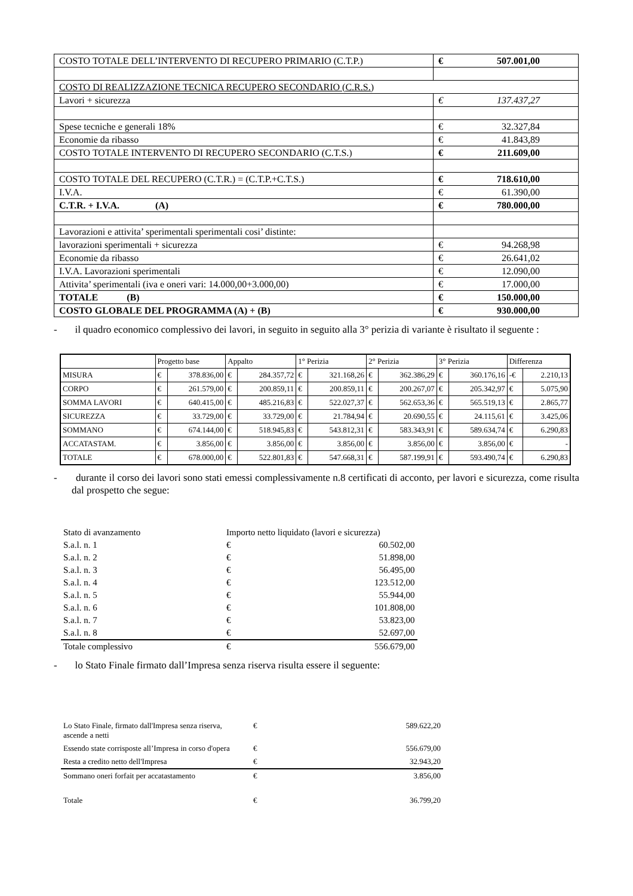| COSTO TOTALE DELL’INTERVENTO DI RECUPERO PRIMARIO (C.T.P.) | € 507.001,00 |
| COSTO DI REALIZZAZIONE TECNICA RECUPERO SECONDARIO (C.R.S.) | |
| Lavori + sicurezza | € 137.437,27 |
| Spese tecniche e generali 18% | € 32.327,84 |
| Economie da ribasso | € 41.843,89 |
| COSTO TOTALE INTERVENTO DI RECUPERO SECONDARIO (C.T.S.) | € 211.609,00 |
| COSTO TOTALE DEL RECUPERO (C.T.R.) = (C.T.P.+C.T.S.) | € 718.610,00 |
| I.V.A. | € 61.390,00 |
| C.T.R. + I.V.A. (A) | € 780.000,00 |
| Lavorazioni e attivita’ sperimentali sperimentali cosi’ distinte: | |
| lavorazioni sperimentali + sicurezza | € 94.268,98 |
| Economie da ribasso | € 26.641,02 |
| I.V.A. Lavorazioni sperimentali | € 12.090,00 |
| Attivita’ sperimentali (iva e oneri vari: 14.000,00+3.000,00) | € 17.000,00 |
| TOTALE (B) | € 150.000,00 |
| COSTO GLOBALE DEL PROGRAMMA (A) + (B) | € 930.000,00 |
- il quadro economico complessivo dei lavori, in seguito in seguito alla 3° perizia di variante è risultato il seguente :
| | Progetto base | | Appalto | | 1° Perizia | | 2° Perizia | | 3° Perizia | | Differenza | |
| --- | --- | --- | --- | --- | --- | --- | --- | --- | --- | --- | --- | --- |
| MISURA | € | 378.836,00 | € | 284.357,72 | € | 321.168,26 | € | 362.386,29 | € | 360.176,16 | -€ | 2.210,13 |
| CORPO | € | 261.579,00 | € | 200.859,11 | € | 200.859,11 | € | 200.267,07 | € | 205.342,97 | € | 5.075,90 |
| SOMMA LAVORI | € | 640.415,00 | € | 485.216,83 | € | 522.027,37 | € | 562.653,36 | € | 565.519,13 | € | 2.865,77 |
| SICUREZZA | € | 33.729,00 | € | 33.729,00 | € | 21.784,94 | € | 20.690,55 | € | 24.115,61 | € | 3.425,06 |
| SOMMANO | € | 674.144,00 | € | 518.945,83 | € | 543.812,31 | € | 583.343,91 | € | 589.634,74 | € | 6.290,83 |
| ACCATASTAM. | € | 3.856,00 | € | 3.856,00 | € | 3.856,00 | € | 3.856,00 | € | 3.856,00 | € | - |
| TOTALE | € | 678.000,00 | € | 522.801,83 | € | 547.668,31 | € | 587.199,91 | € | 593.490,74 | € | 6.290,83 |
- durante il corso dei lavori sono stati emessi complessivamente n.8 certificati di acconto, per lavori e sicurezza, come risulta dal prospetto che segue:
| Stato di avanzamento | Importo netto liquidato (lavori e sicurezza) | |
| S.a.l. n. 1 | € | 60.502,00 |
| S.a.l. n. 2 | € | 51.898,00 |
| S.a.l. n. 3 | € | 56.495,00 |
| S.a.l. n. 4 | € | 123.512,00 |
| S.a.l. n. 5 | € | 55.944,00 |
| S.a.l. n. 6 | € | 101.808,00 |
| S.a.l. n. 7 | € | 53.823,00 |
| S.a.l. n. 8 | € | 52.697,00 |
| Totale complessivo | € | 556.679,00 |
- lo Stato Finale firmato dall’Impresa senza riserva risulta essere il seguente:
| Lo Stato Finale, firmato dall'Impresa senza riserva, ascende a netti | € | 589.622,20 |
| Essendo state corrisposte all’Impresa in corso d'opera | € | 556.679,00 |
| Resta a credito netto dell'Impresa | € | 32.943,20 |
| Sommano oneri forfait per accatastamento | € | 3.856,00 |
| Totale | € | 36.799,20 |